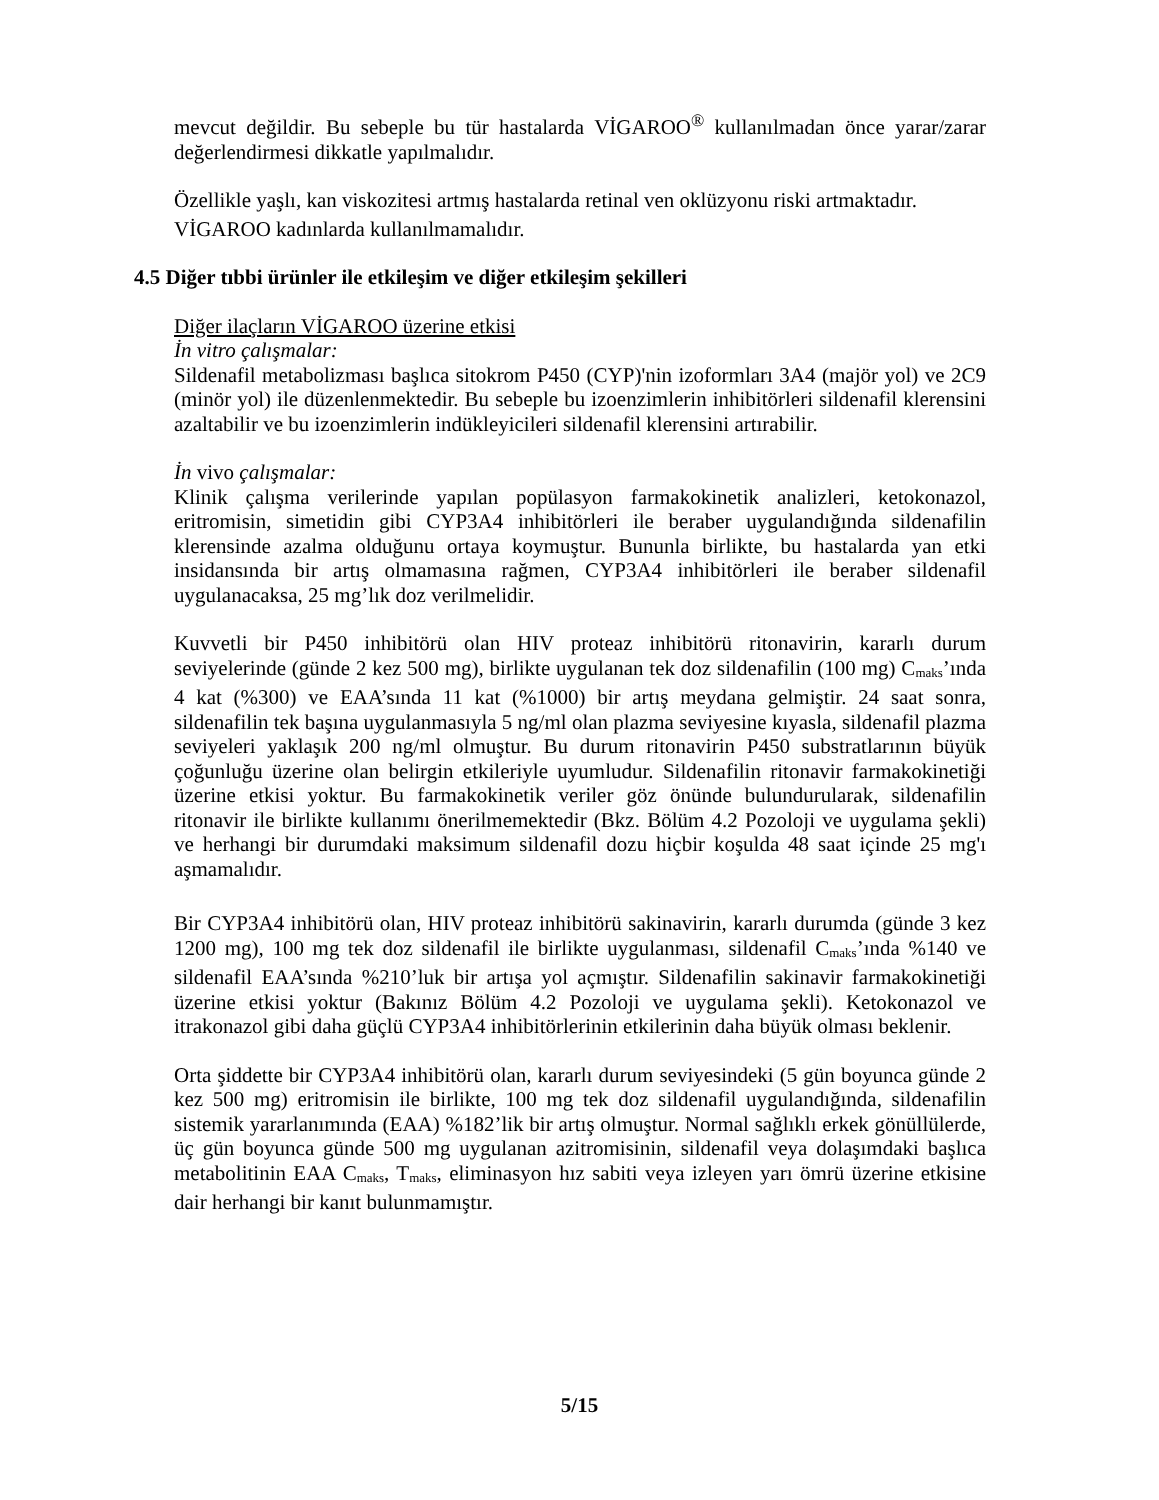mevcut değildir. Bu sebeple bu tür hastalarda VİGAROO<sup>®</sup> kullanılmadan önce yarar/zarar değerlendirmesi dikkatle yapılmalıdır.
Özellikle yaşlı, kan viskozitesi artmış hastalarda retinal ven oklüzyonu riski artmaktadır.
VİGAROO kadınlarda kullanılmamalıdır.
4.5 Diğer tıbbi ürünler ile etkileşim ve diğer etkileşim şekilleri
Diğer ilaçların VİGAROO üzerine etkisi
İn vitro çalışmalar:
Sildenafil metabolizması başlıca sitokrom P450 (CYP)'nin izoformları 3A4 (majör yol) ve 2C9 (minör yol) ile düzenlenmektedir. Bu sebeple bu izoenzimlerin inhibitörleri sildenafil klerensini azaltabilir ve bu izoenzimlerin indükleyicileri sildenafil klerensini artırabilir.
İn vivo çalışmalar:
Klinik çalışma verilerinde yapılan popülasyon farmakokinetik analizleri, ketokonazol, eritromisin, simetidin gibi CYP3A4 inhibitörleri ile beraber uygulandığında sildenafilin klerensinde azalma olduğunu ortaya koymuştur. Bununla birlikte, bu hastalarda yan etki insidansında bir artış olmamasına rağmen, CYP3A4 inhibitörleri ile beraber sildenafil uygulanacaksa, 25 mg’lık doz verilmelidir.
Kuvvetli bir P450 inhibitörü olan HIV proteaz inhibitörü ritonavirin, kararlı durum seviyelerinde (günde 2 kez 500 mg), birlikte uygulanan tek doz sildenafilin (100 mg) C<sub>maks</sub>’ında 4 kat (%300) ve EAA’sında 11 kat (%1000) bir artış meydana gelmiştir. 24 saat sonra, sildenafilin tek başına uygulanmasıyla 5 ng/ml olan plazma seviyesine kıyasla, sildenafil plazma seviyeleri yaklaşık 200 ng/ml olmuştur. Bu durum ritonavirin P450 substratlarının büyük çoğunluğu üzerine olan belirgin etkileriyle uyumludur. Sildenafilin ritonavir farmakokinetiği üzerine etkisi yoktur. Bu farmakokinetik veriler göz önünde bulundurularak, sildenafilin ritonavir ile birlikte kullanımı önerilmemektedir (Bkz. Bölüm 4.2 Pozoloji ve uygulama şekli) ve herhangi bir durumdaki maksimum sildenafil dozu hiçbir koşulda 48 saat içinde 25 mg'ı aşmamalıdır.
Bir CYP3A4 inhibitörü olan, HIV proteaz inhibitörü sakinavirin, kararlı durumda (günde 3 kez 1200 mg), 100 mg tek doz sildenafil ile birlikte uygulanması, sildenafil C<sub>maks</sub>’ında %140 ve sildenafil EAA’sında %210’luk bir artışa yol açmıştır. Sildenafilin sakinavir farmakokinetiği üzerine etkisi yoktur (Bakınız Bölüm 4.2 Pozoloji ve uygulama şekli). Ketokonazol ve itrakonazol gibi daha güçlü CYP3A4 inhibitörlerinin etkilerinin daha büyük olması beklenir.
Orta şiddette bir CYP3A4 inhibitörü olan, kararlı durum seviyesindeki (5 gün boyunca günde 2 kez 500 mg) eritromisin ile birlikte, 100 mg tek doz sildenafil uygulandığında, sildenafilin sistemik yararlanımında (EAA) %182’lik bir artış olmuştur. Normal sağlıklı erkek gönüllülerde, üç gün boyunca günde 500 mg uygulanan azitromisinin, sildenafil veya dolaşımdaki başlıca metabolitinin EAA C<sub>maks</sub>, T<sub>maks</sub>, eliminasyon hız sabiti veya izleyen yarı ömrü üzerine etkisine dair herhangi bir kanıt bulunmamıştır.
5/15